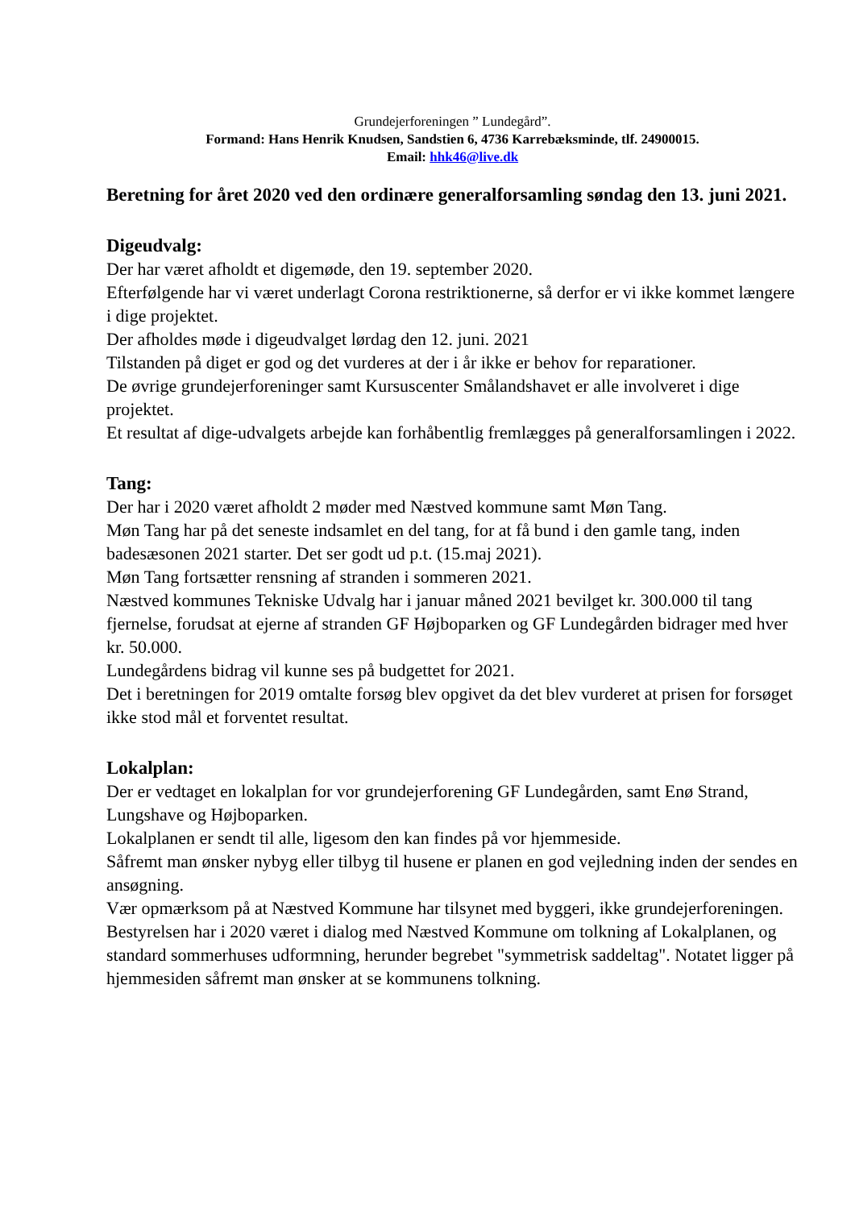Grundejerforeningen ” Lundegård”.
Formand: Hans Henrik Knudsen, Sandstien 6, 4736 Karrebæksminde, tlf. 24900015.
Email: hhk46@live.dk
Beretning for året 2020 ved den ordinære generalforsamling søndag den 13. juni 2021.
Digeudvalg:
Der har været afholdt et digemøde, den 19. september 2020.
Efterfølgende har vi været underlagt Corona restriktionerne, så derfor er vi ikke kommet længere i dige projektet.
Der afholdes møde i digeudvalget lørdag den 12. juni. 2021
Tilstanden på diget er god og det vurderes at der i år ikke er behov for reparationer.
De øvrige grundejerforeninger samt Kursuscenter Smålandshavet er alle involveret i dige projektet.
Et resultat af dige-udvalgets arbejde kan forhåbentlig fremlægges på generalforsamlingen i 2022.
Tang:
Der har i 2020 været afholdt 2 møder med Næstved kommune samt Møn Tang.
Møn Tang har på det seneste indsamlet en del tang, for at få bund i den gamle tang, inden badesæsonen 2021 starter. Det ser godt ud p.t. (15.maj 2021).
Møn Tang fortsætter rensning af stranden i sommeren 2021.
Næstved kommunes Tekniske Udvalg har i januar måned 2021 bevilget kr. 300.000 til tang fjernelse, forudsat at ejerne af stranden GF Højboparken og GF Lundegården bidrager med hver kr. 50.000.
Lundegårdens bidrag vil kunne ses på budgettet for 2021.
Det i beretningen for 2019 omtalte forsøg blev opgivet da det blev vurderet at prisen for forsøget ikke stod mål et forventet resultat.
Lokalplan:
Der er vedtaget en lokalplan for vor grundejerforening GF Lundegården, samt Enø Strand, Lungshave og Højboparken.
Lokalplanen er sendt til alle, ligesom den kan findes på vor hjemmeside.
Såfremt man ønsker nybyg eller tilbyg til husene er planen en god vejledning inden der sendes en ansøgning.
Vær opmærksom på at Næstved Kommune har tilsynet med byggeri, ikke grundejerforeningen.
Bestyrelsen har i 2020 været i dialog med Næstved Kommune om tolkning af Lokalplanen, og standard sommerhuses udformning, herunder begrebet "symmetrisk saddeltag". Notatet ligger på hjemmesiden såfremt man ønsker at se kommunens tolkning.